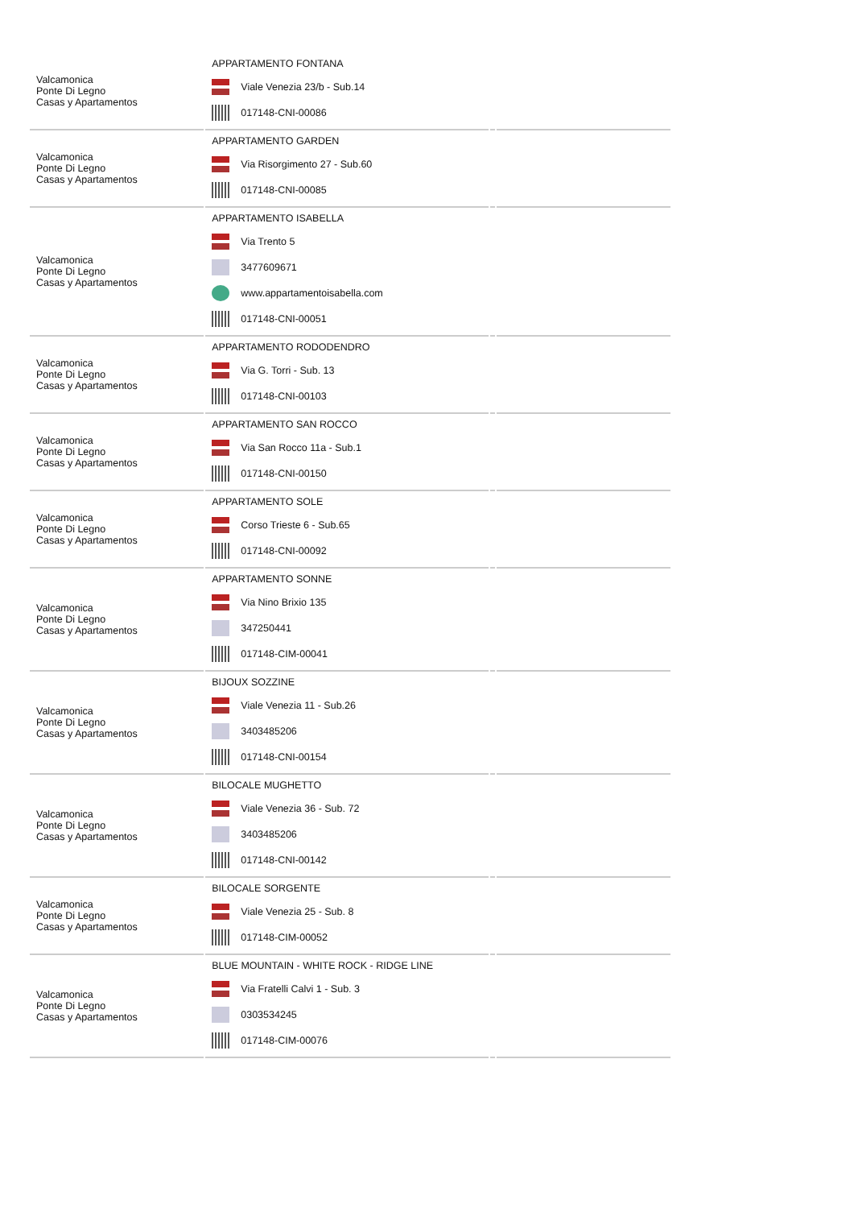| Valcamonica Ponte Di Legno Casas y Apartamentos | APPARTAMENTO FONTANA Viale Venezia 23/b - Sub.14 017148-CNI-00086 | | |
| Valcamonica Ponte Di Legno Casas y Apartamentos | APPARTAMENTO GARDEN Via Risorgimento 27 - Sub.60 017148-CNI-00085 | | |
| Valcamonica Ponte Di Legno Casas y Apartamentos | APPARTAMENTO ISABELLA Via Trento 5 3477609671 www.appartamentoisabella.com 017148-CNI-00051 | | |
| Valcamonica Ponte Di Legno Casas y Apartamentos | APPARTAMENTO RODODENDRO Via G. Torri - Sub. 13 017148-CNI-00103 | | |
| Valcamonica Ponte Di Legno Casas y Apartamentos | APPARTAMENTO SAN ROCCO Via San Rocco 11a - Sub.1 017148-CNI-00150 | | |
| Valcamonica Ponte Di Legno Casas y Apartamentos | APPARTAMENTO SOLE Corso Trieste 6 - Sub.65 017148-CNI-00092 | | |
| Valcamonica Ponte Di Legno Casas y Apartamentos | APPARTAMENTO SONNE Via Nino Brixio 135 347250441 017148-CIM-00041 | | |
| Valcamonica Ponte Di Legno Casas y Apartamentos | BIJOUX SOZZINE Viale Venezia 11 - Sub.26 3403485206 017148-CNI-00154 | | |
| Valcamonica Ponte Di Legno Casas y Apartamentos | BILOCALE MUGHETTO Viale Venezia 36 - Sub. 72 3403485206 017148-CNI-00142 | | |
| Valcamonica Ponte Di Legno Casas y Apartamentos | BILOCALE SORGENTE Viale Venezia 25 - Sub. 8 017148-CIM-00052 | | |
| Valcamonica Ponte Di Legno Casas y Apartamentos | BLUE MOUNTAIN - WHITE ROCK - RIDGE LINE Via Fratelli Calvi 1 - Sub. 3 0303534245 017148-CIM-00076 | | |